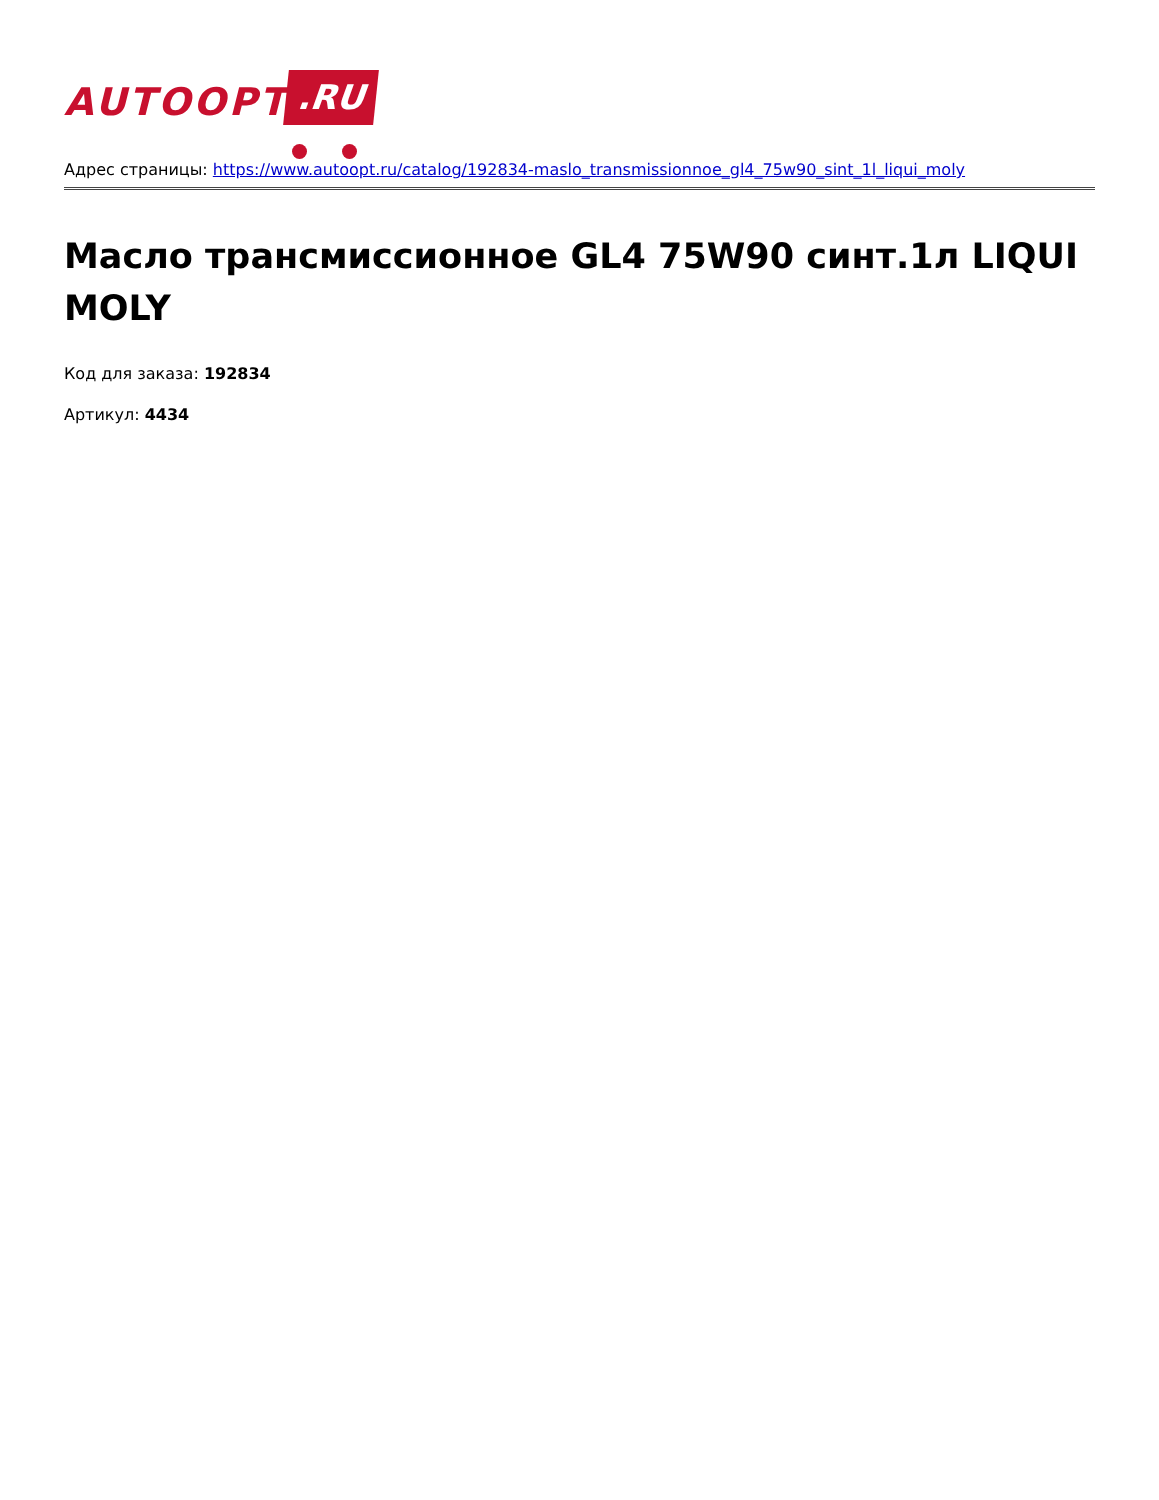AUTOOPT .RU
Адрес страницы: https://www.autoopt.ru/catalog/192834-maslo_transmissionnoe_gl4_75w90_sint_1l_liqui_moly
Масло трансмиссионное GL4 75W90 синт.1л LIQUI MOLY
Код для заказа: 192834
Артикул: 4434